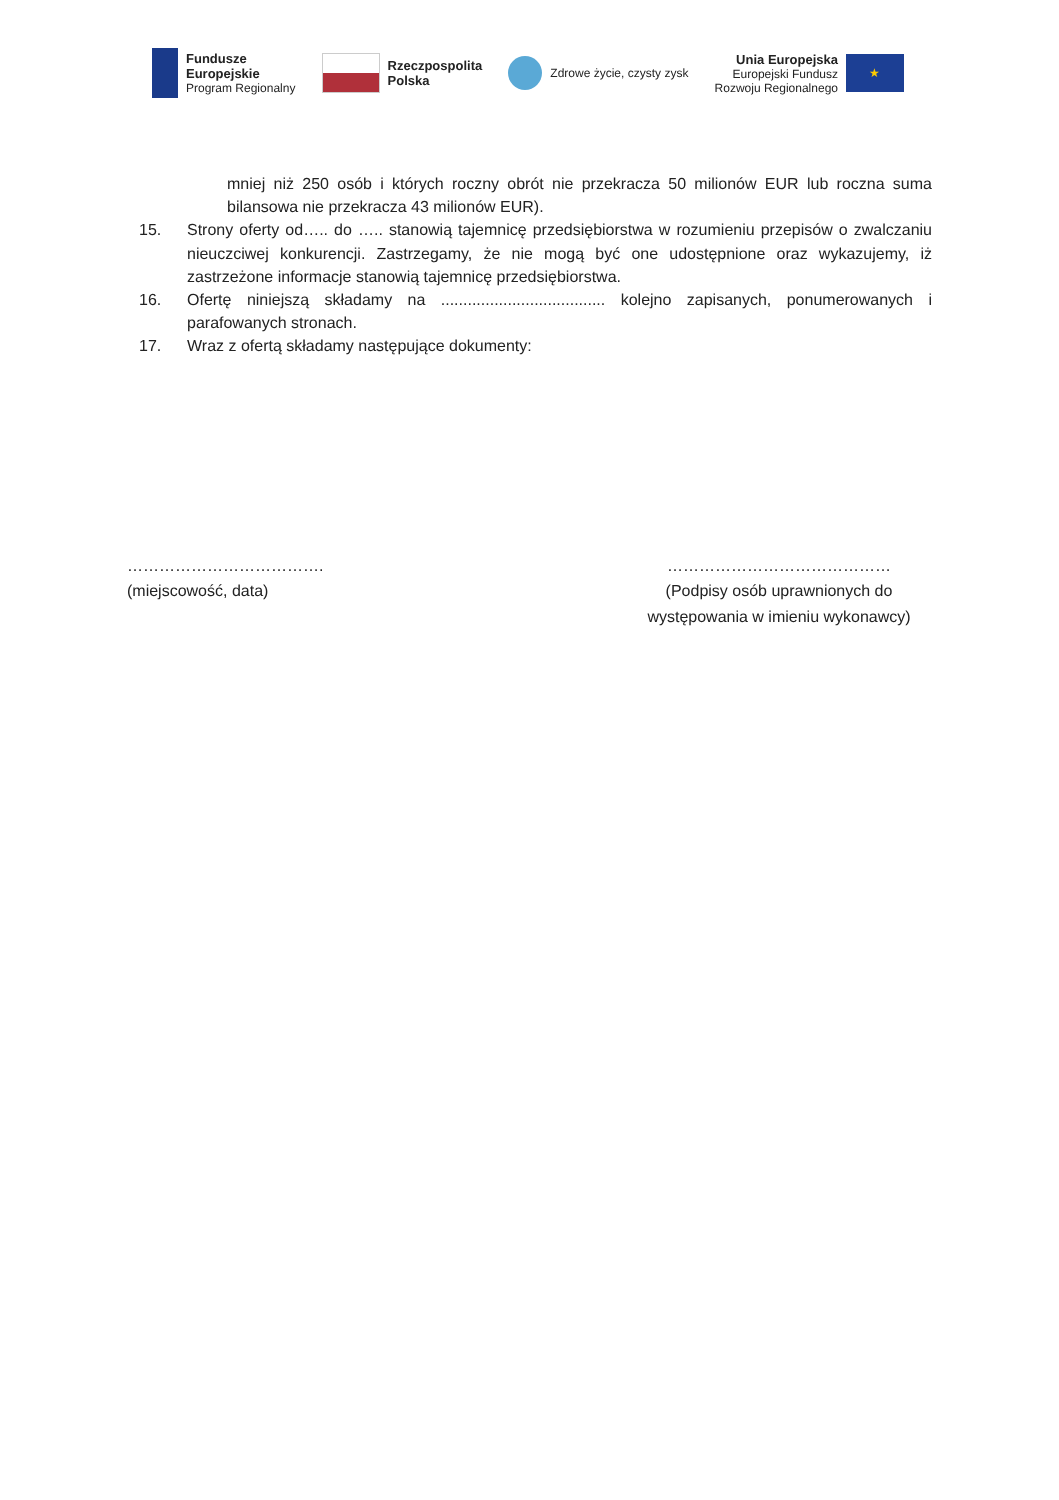Fundusze
Europejskie
Program Regionalny
Rzeczpospolita
Polska
Zdrowe życie, czysty zysk
Unia Europejska
Europejski Fundusz
Rozwoju Regionalnego
★
mniej niż 250 osób i których roczny obrót nie przekracza 50 milionów EUR lub roczna suma bilansowa nie przekracza 43 milionów EUR).
15. Strony oferty od….. do ….. stanowią tajemnicę przedsiębiorstwa w rozumieniu przepisów o zwalczaniu nieuczciwej konkurencji. Zastrzegamy, że nie mogą być one udostępnione oraz wykazujemy, iż zastrzeżone informacje stanowią tajemnicę przedsiębiorstwa.
16. Ofertę niniejszą składamy na ..................................... kolejno zapisanych, ponumerowanych i parafowanych stronach.
17. Wraz z ofertą składamy następujące dokumenty:
……………………………….
(miejscowość, data)
……………………………………
(Podpisy osób uprawnionych do występowania w imieniu wykonawcy)